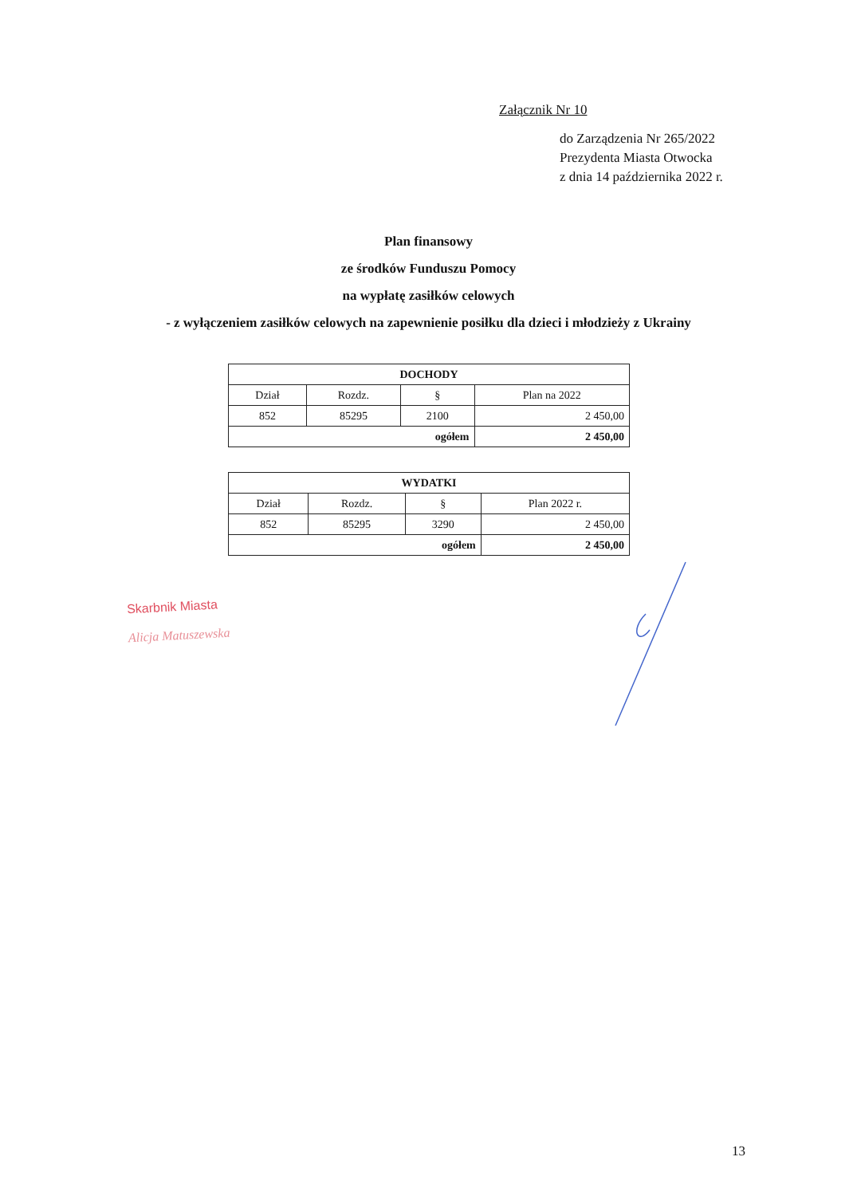Załącznik Nr 10
do Zarządzenia Nr 265/2022
Prezydenta Miasta Otwocka
z dnia 14 października 2022 r.
Plan finansowy
ze środków Funduszu Pomocy
na wypłatę zasiłków celowych
- z wyłączeniem zasiłków celowych na zapewnienie posiłku dla dzieci i młodzieży z Ukrainy
| DOCHODY | | | |
| --- | --- | --- | --- |
| Dział | Rozdz. | § | Plan na 2022 |
| 852 | 85295 | 2100 | 2 450,00 |
| ogółem | | | 2 450,00 |
| WYDATKI | | | |
| --- | --- | --- | --- |
| Dział | Rozdz. | § | Plan 2022 r. |
| 852 | 85295 | 3290 | 2 450,00 |
| ogółem | | | 2 450,00 |
Skarbnik Miasta
Alicja Matuszewska
13